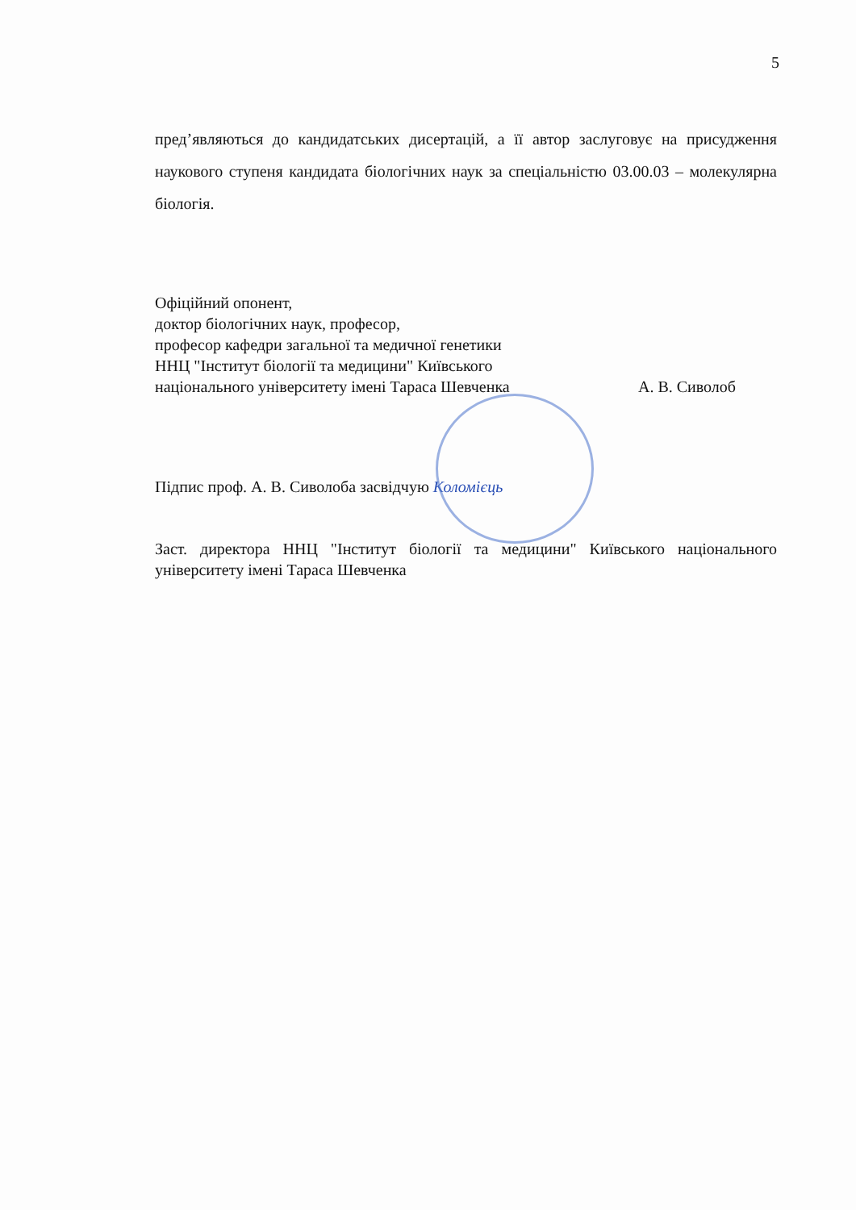5
пред’являються до кандидатських дисертацій, а її автор заслуговує на присудження наукового ступеня кандидата біологічних наук за спеціальністю 03.00.03 – молекулярна біологія.
Офіційний опонент,
доктор біологічних наук, професор,
професор кафедри загальної та медичної генетики
ННЦ "Інститут біології та медицини" Київського
національного університету імені Тараса Шевченка А. В. Сиволоб
Підпис проф. А. В. Сиволоба засвідчую Коломієць
Заст. директора ННЦ "Інститут біології та медицини" Київського національного університету імені Тараса Шевченка